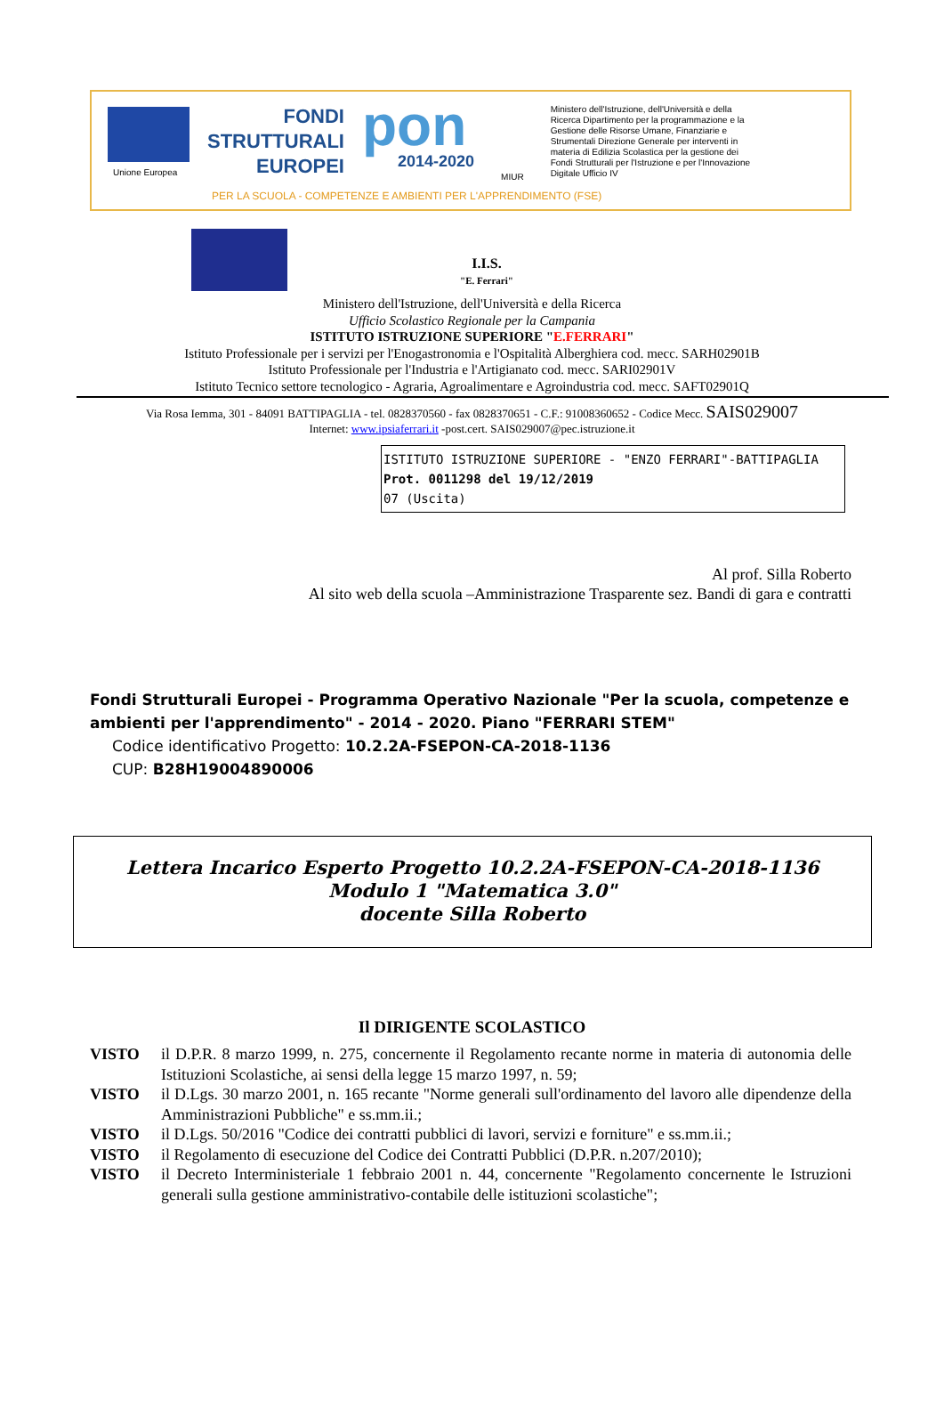Unione Europea
FONDI
STRUTTURALI
EUROPEI
pon
2014-2020
MIUR
Ministero dell'Istruzione, dell'Università e della Ricerca Dipartimento per la programmazione e la Gestione delle Risorse Umane, Finanziarie e Strumentali Direzione Generale per interventi in materia di Edilizia Scolastica per la gestione dei Fondi Strutturali per l'Istruzione e per l'Innovazione Digitale Ufficio IV
PER LA SCUOLA - COMPETENZE E AMBIENTI PER L'APPRENDIMENTO (FSE)
I.I.S.
"E. Ferrari"
Ministero dell'Istruzione, dell'Università e della Ricerca
Ufficio Scolastico Regionale per la Campania
ISTITUTO ISTRUZIONE SUPERIORE "E.FERRARI"
Istituto Professionale per i servizi per l'Enogastronomia e l'Ospitalità Alberghiera cod. mecc. SARH02901B
Istituto Professionale per l'Industria e l'Artigianato cod. mecc. SARI02901V
Istituto Tecnico settore tecnologico - Agraria, Agroalimentare e Agroindustria cod. mecc. SAFT02901Q
Via Rosa Iemma, 301 - 84091 BATTIPAGLIA - tel. 0828370560 - fax 0828370651 - C.F.: 91008360652 - Codice Mecc. SAIS029007
Internet: www.ipsiaferrari.it -post.cert. SAIS029007@pec.istruzione.it
ISTITUTO ISTRUZIONE SUPERIORE - "ENZO FERRARI"-BATTIPAGLIA
Prot. 0011298 del 19/12/2019
07 (Uscita)
Al prof. Silla Roberto
Al sito web della scuola –Amministrazione Trasparente sez. Bandi di gara e contratti
Fondi Strutturali Europei - Programma Operativo Nazionale "Per la scuola, competenze e ambienti per l'apprendimento" - 2014 - 2020. Piano "FERRARI STEM"
Codice identificativo Progetto: 10.2.2A-FSEPON-CA-2018-1136
CUP: B28H19004890006
Lettera Incarico Esperto Progetto 10.2.2A-FSEPON-CA-2018-1136
Modulo 1 "Matematica 3.0"
docente Silla Roberto
Il DIRIGENTE SCOLASTICO
VISTO il D.P.R. 8 marzo 1999, n. 275, concernente il Regolamento recante norme in materia di autonomia delle Istituzioni Scolastiche, ai sensi della legge 15 marzo 1997, n. 59;
VISTO il D.Lgs. 30 marzo 2001, n. 165 recante "Norme generali sull'ordinamento del lavoro alle dipendenze della Amministrazioni Pubbliche" e ss.mm.ii.;
VISTO il D.Lgs. 50/2016 "Codice dei contratti pubblici di lavori, servizi e forniture" e ss.mm.ii.;
VISTO il Regolamento di esecuzione del Codice dei Contratti Pubblici (D.P.R. n.207/2010);
VISTO il Decreto Interministeriale 1 febbraio 2001 n. 44, concernente "Regolamento concernente le Istruzioni generali sulla gestione amministrativo-contabile delle istituzioni scolastiche";